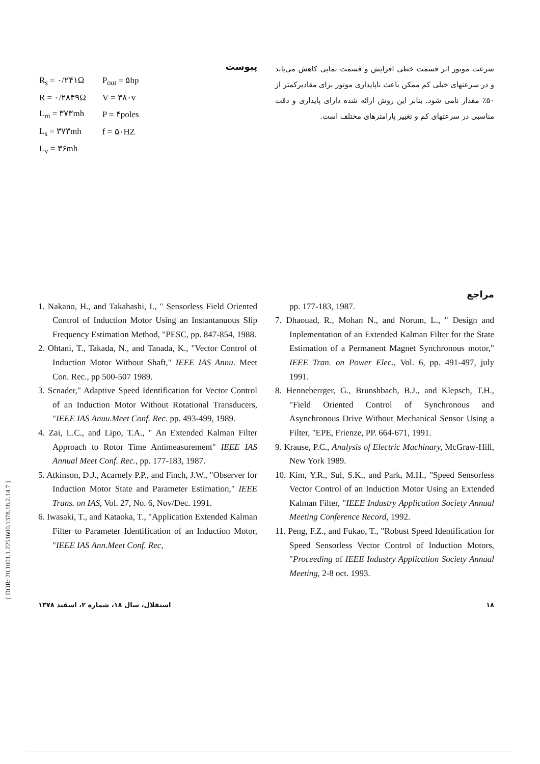[ DOR: 20.1001.1.2251600.1378.18.2.14.7 ]
پیوست
| R<sub>s</sub> = ۰/۲۴۱Ω | P<sub>out</sub> = ۵hp |
| R = ۰/۲۸۴۹Ω | V = ۳۸۰v |
| L<sub>m</sub> = ۳۷۳mh | P = ۴poles |
| L<sub>s</sub> = ۳۷۳mh | f = ۵۰HZ |
| L<sub>v</sub> = ۳۶mh | |
سرعت موتور اثر قسمت خطی افزایش و قسمت نمایی کاهش می‌یابد و در سرعتهای خیلی کم ممکن باعث ناپایداری موتور برای مقادیرکمتر از ۵۰٪ مقدار نامی شود. بنابر این روش ارائه شده دارای پایداری و دقت مناسبی در سرعتهای کم و تغییر پارامترهای مختلف است.
مراجع
1. Nakano, H., and Takahashi, I., " Sensorless Field Oriented Control of Induction Motor Using an Instantanuous Slip Frequency Estimation Method, "PESC, pp. 847-854, 1988.
2. Ohtani, T., Takada, N., and Tanada, K., "Vector Control of Induction Motor Without Shaft," IEEE IAS Annu. Meet Con. Rec., pp 500-507 1989.
3. Scnader," Adaptive Speed Identification for Vector Control of an Induction Motor Without Rotational Transducers, "IEEE IAS Anuu.Meet Conf. Rec. pp. 493-499, 1989.
4. Zai, L.C., and Lipo, T.A., " An Extended Kalman Filter Approach to Rotor Time Antimeasurement" IEEE IAS Annual Meet Conf. Rec., pp. 177-183, 1987.
5. Atkinson, D.J., Acarnely P.P., and Finch, J.W., "Observer for Induction Motor State and Parameter Estimation," IEEE Trans. on IAS, Vol. 27, No. 6, Nov/Dec. 1991.
6. Iwasaki, T., and Kataoka, T., "Application Extended Kalman Filter to Parameter Identification of an Induction Motor, "IEEE IAS Ann.Meet Conf. Rec,
pp. 177-183, 1987.
7. Dhaouad, R., Mohan N., and Norum, L., " Design and Inplementation of an Extended Kalman Filter for the State Estimation of a Permanent Magnet Synchronous motor," IEEE Tran. on Power Elec., Vol. 6, pp. 491-497, july 1991.
8. Henneberrger, G., Brunshbach, B.J., and Klepsch, T.H., "Field Oriented Control of Synchronous and Asynchronous Drive Without Mechanical Sensor Using a Filter, "EPE, Frienze, PP. 664-671, 1991.
9. Krause, P.C., Analysis of Electric Machinary, McGraw-Hill, New York 1989.
10. Kim, Y.R., Sul, S.K., and Park, M.H., "Speed Sensorless Vector Control of an Induction Motor Using an Extended Kalman Filter, "IEEE Industry Application Society Annual Meeting Conference Record, 1992.
11. Peng, F.Z., and Fukao, T., "Robust Speed Identification for Speed Sensorless Vector Control of Induction Motors, "Proceeding of IEEE Industry Application Society Annual Meeting, 2-8 oct. 1993.
۱۸ استقلال، سال ۱۸، شماره ۲، اسفند ۱۳۷۸